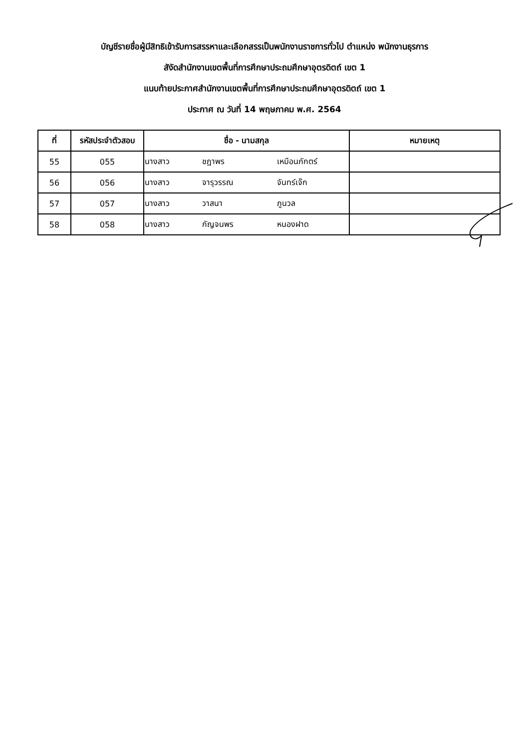บัญชีรายชื่อผู้มีสิทธิเข้ารับการสรรหาและเลือกสรรเป็นพนักงานราชการทั่วไป ตำแหน่ง พนักงานธุรการ
สังัดสำนักงานเขตพื้นที่การศึกษาประถมศึกษาอุตรดิตถ์ เขต 1
แนบท้ายประกาศสำนักงานเขตพื้นที่การศึกษาประถมศึกษาอุตรดิตถ์ เขต 1
ประกาศ ณ วันที่ 14 พฤษภาคม พ.ศ. 2564
| ที่ | รหัสประจำตัวสอบ | ชื่อ - นามสกุล | หมายเหตุ |
| --- | --- | --- | --- |
| 55 | 055 | นางสาว ชฎาพร เหมือนภักตร์ | |
| 56 | 056 | นางสาว จารุวรรณ จันทร์เจ๊ก | |
| 57 | 057 | นางสาว วาสนา ภูนวล | |
| 58 | 058 | นางสาว กัญจนพร หนองฝาด | |